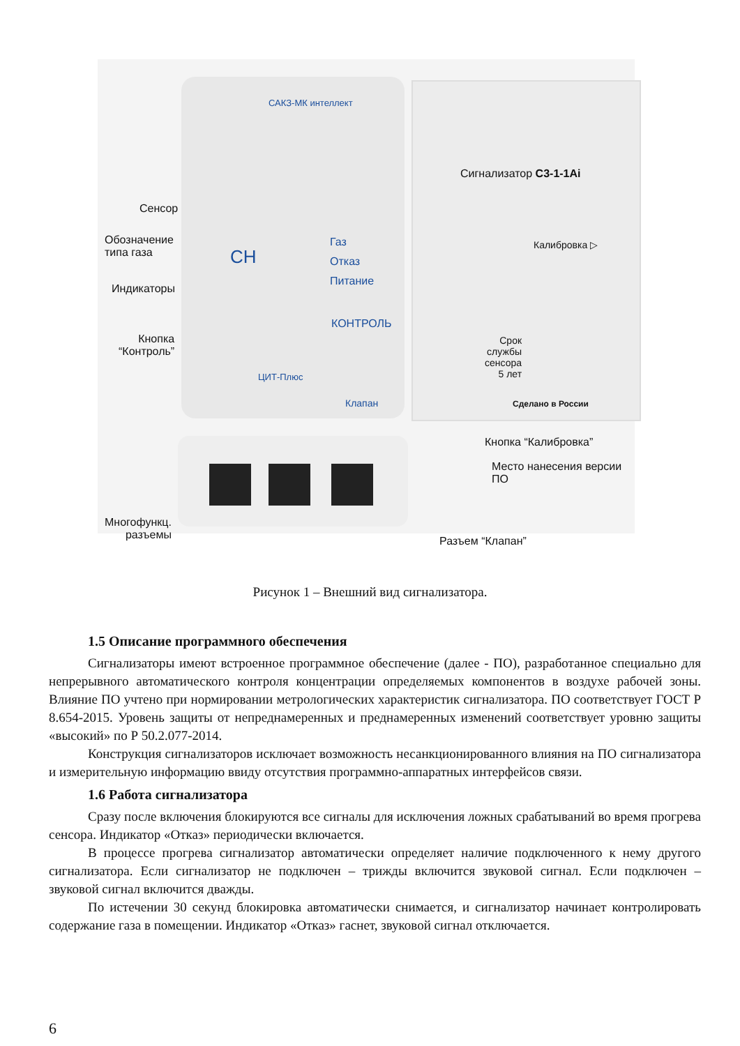САКЗ-МК интеллект
Сенсор
Обозначение
типа газа
CH
Газ
Отказ
Питание
Индикаторы
КОНТРОЛЬ
Кнопка
“Контроль”
ЦИТ-Плюс
Клапан
Сигнализатор С3-1-1Ai
Калибровка ▷
Срок
службы
сенсора
5 лет
Сделано в России
Кнопка “Калибровка”
Место нанесения версии ПО
Многофункц.
разъемы
Разъем “Клапан”
Рисунок 1 – Внешний вид сигнализатора.
1.5 Описание программного обеспечения
Сигнализаторы имеют встроенное программное обеспечение (далее - ПО), разработанное специально для непрерывного автоматического контроля концентрации определяемых компонентов в воздухе рабочей зоны. Влияние ПО учтено при нормировании метрологических характеристик сигнализатора. ПО соответствует ГОСТ Р 8.654-2015. Уровень защиты от непреднамеренных и преднамеренных изменений соответствует уровню защиты «высокий» по Р 50.2.077-2014.
Конструкция сигнализаторов исключает возможность несанкционированного влияния на ПО сигнализатора и измерительную информацию ввиду отсутствия программно-аппаратных интерфейсов связи.
1.6 Работа сигнализатора
Сразу после включения блокируются все сигналы для исключения ложных срабатываний во время прогрева сенсора. Индикатор «Отказ» периодически включается.
В процессе прогрева сигнализатор автоматически определяет наличие подключенного к нему другого сигнализатора. Если сигнализатор не подключен – трижды включится звуковой сигнал. Если подключен – звуковой сигнал включится дважды.
По истечении 30 секунд блокировка автоматически снимается, и сигнализатор начинает контролировать содержание газа в помещении. Индикатор «Отказ» гаснет, звуковой сигнал отключается.
6